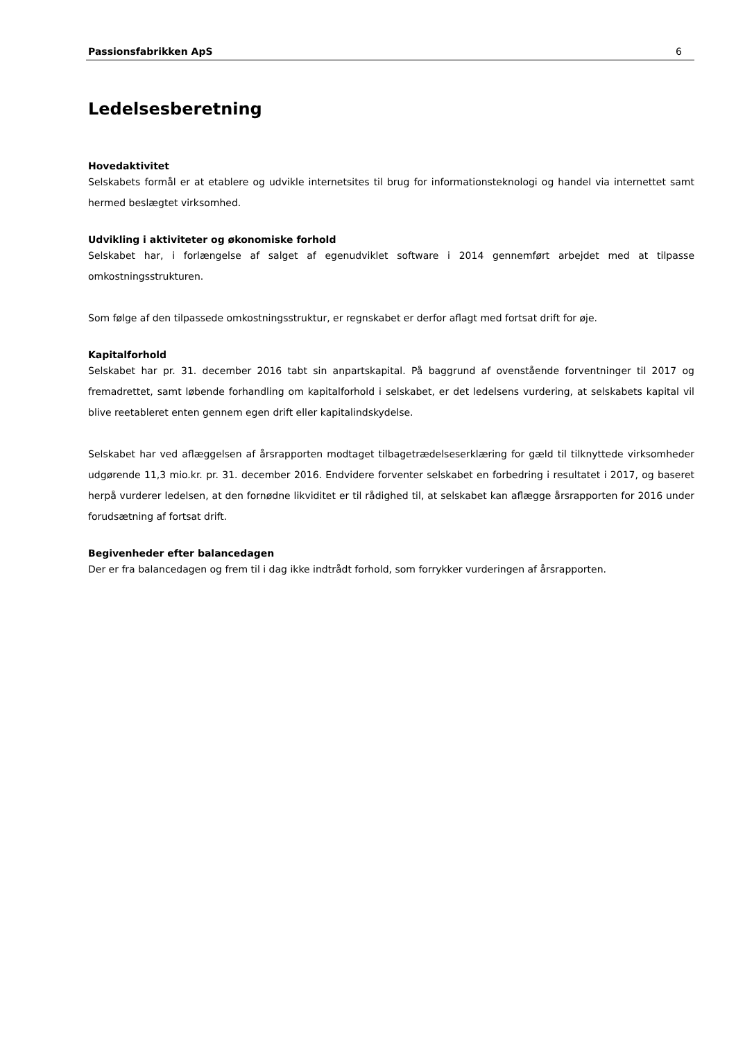Passionsfabrikken ApS 6
Ledelsesberetning
Hovedaktivitet
Selskabets formål er at etablere og udvikle internetsites til brug for informationsteknologi og handel via internettet samt hermed beslægtet virksomhed.
Udvikling i aktiviteter og økonomiske forhold
Selskabet har, i forlængelse af salget af egenudviklet software i 2014 gennemført arbejdet med at tilpasse omkostningsstrukturen.
Som følge af den tilpassede omkostningsstruktur, er regnskabet er derfor aflagt med fortsat drift for øje.
Kapitalforhold
Selskabet har pr. 31. december 2016 tabt sin anpartskapital. På baggrund af ovenstående forventninger til 2017 og fremadrettet, samt løbende forhandling om kapitalforhold i selskabet, er det ledelsens vurdering, at selskabets kapital vil blive reetableret enten gennem egen drift eller kapitalindskydelse.
Selskabet har ved aflæggelsen af årsrapporten modtaget tilbagetrædelseserklæring for gæld til tilknyttede virksomheder udgørende 11,3 mio.kr. pr. 31. december 2016. Endvidere forventer selskabet en forbedring i resultatet i 2017, og baseret herpå vurderer ledelsen, at den fornødne likviditet er til rådighed til, at selskabet kan aflægge årsrapporten for 2016 under forudsætning af fortsat drift.
Begivenheder efter balancedagen
Der er fra balancedagen og frem til i dag ikke indtrådt forhold, som forrykker vurderingen af årsrapporten.